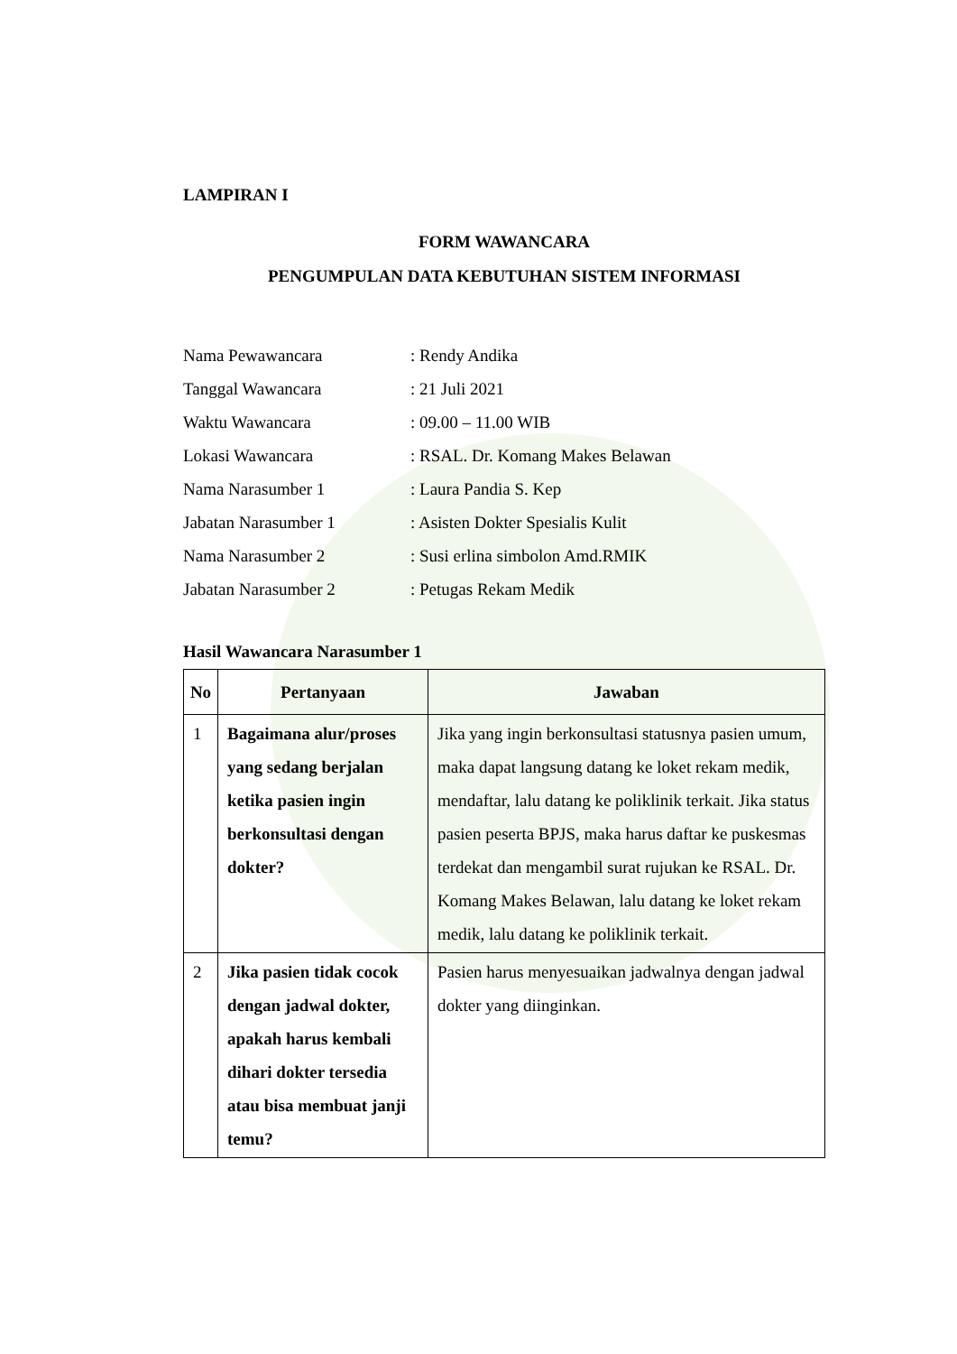LAMPIRAN I
FORM WAWANCARA
PENGUMPULAN DATA KEBUTUHAN SISTEM INFORMASI
Nama Pewawancara: Rendy Andika
Tanggal Wawancara: 21 Juli 2021
Waktu Wawancara: 09.00 – 11.00 WIB
Lokasi Wawancara: RSAL. Dr. Komang Makes Belawan
Nama Narasumber 1: Laura Pandia S. Kep
Jabatan Narasumber 1: Asisten Dokter Spesialis Kulit
Nama Narasumber 2: Susi erlina simbolon Amd.RMIK
Jabatan Narasumber 2: Petugas Rekam Medik
Hasil Wawancara Narasumber 1
| No | Pertanyaan | Jawaban |
| --- | --- | --- |
| 1 | Bagaimana alur/proses yang sedang berjalan ketika pasien ingin berkonsultasi dengan dokter? | Jika yang ingin berkonsultasi statusnya pasien umum, maka dapat langsung datang ke loket rekam medik, mendaftar, lalu datang ke poliklinik terkait. Jika status pasien peserta BPJS, maka harus daftar ke puskesmas terdekat dan mengambil surat rujukan ke RSAL. Dr. Komang Makes Belawan, lalu datang ke loket rekam medik, lalu datang ke poliklinik terkait. |
| 2 | Jika pasien tidak cocok dengan jadwal dokter, apakah harus kembali dihari dokter tersedia atau bisa membuat janji temu? | Pasien harus menyesuaikan jadwalnya dengan jadwal dokter yang diinginkan. |